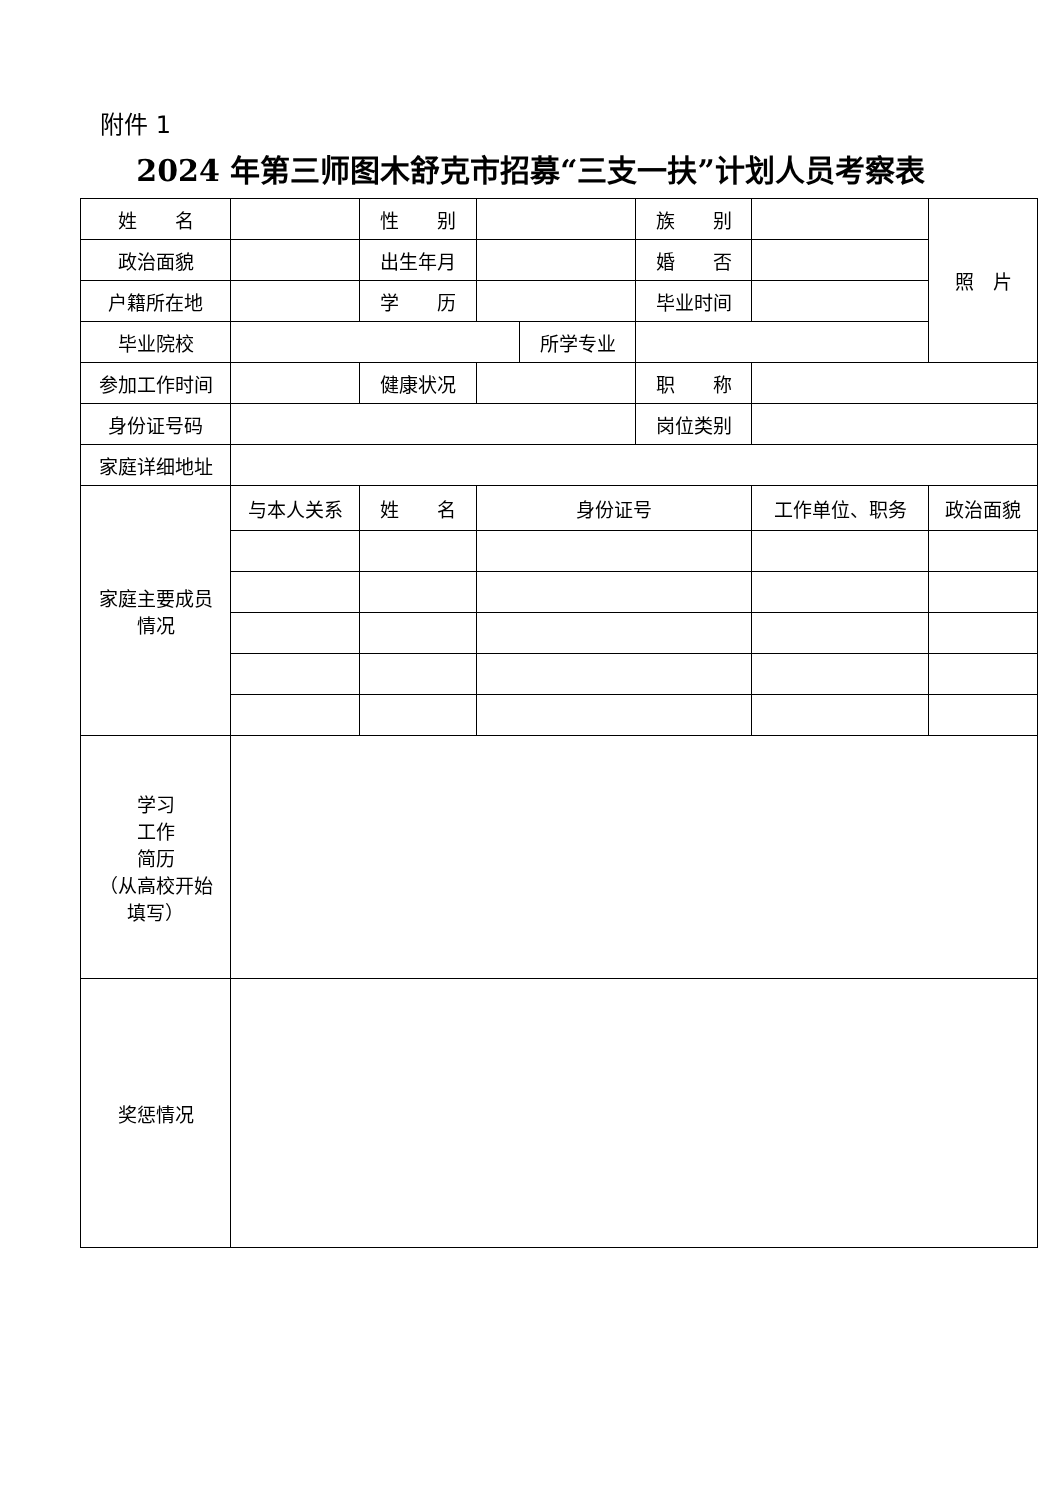附件 1
2024 年第三师图木舒克市招募“三支一扶”计划人员考察表
| 姓 名 | | 性 别 | | | 族 别 | | 照 片 |
| 政治面貌 | | 出生年月 | | | 婚 否 | | |
| 户籍所在地 | | 学 历 | | | 毕业时间 | | |
| 毕业院校 | | | | 所学专业 | | | |
| 参加工作时间 | | 健康状况 | | | 职 称 | | |
| 身份证号码 | | | | | 岗位类别 | | |
| 家庭详细地址 | | | | | | | |
| 家庭主要成员 情况 | 与本人关系 | 姓 名 | 身份证号 | | | 工作单位、职务 | 政治面貌 |
| 学习 工作 简历 （从高校开始 填写） | | | | | | | |
| 奖惩情况 | | | | | | | |